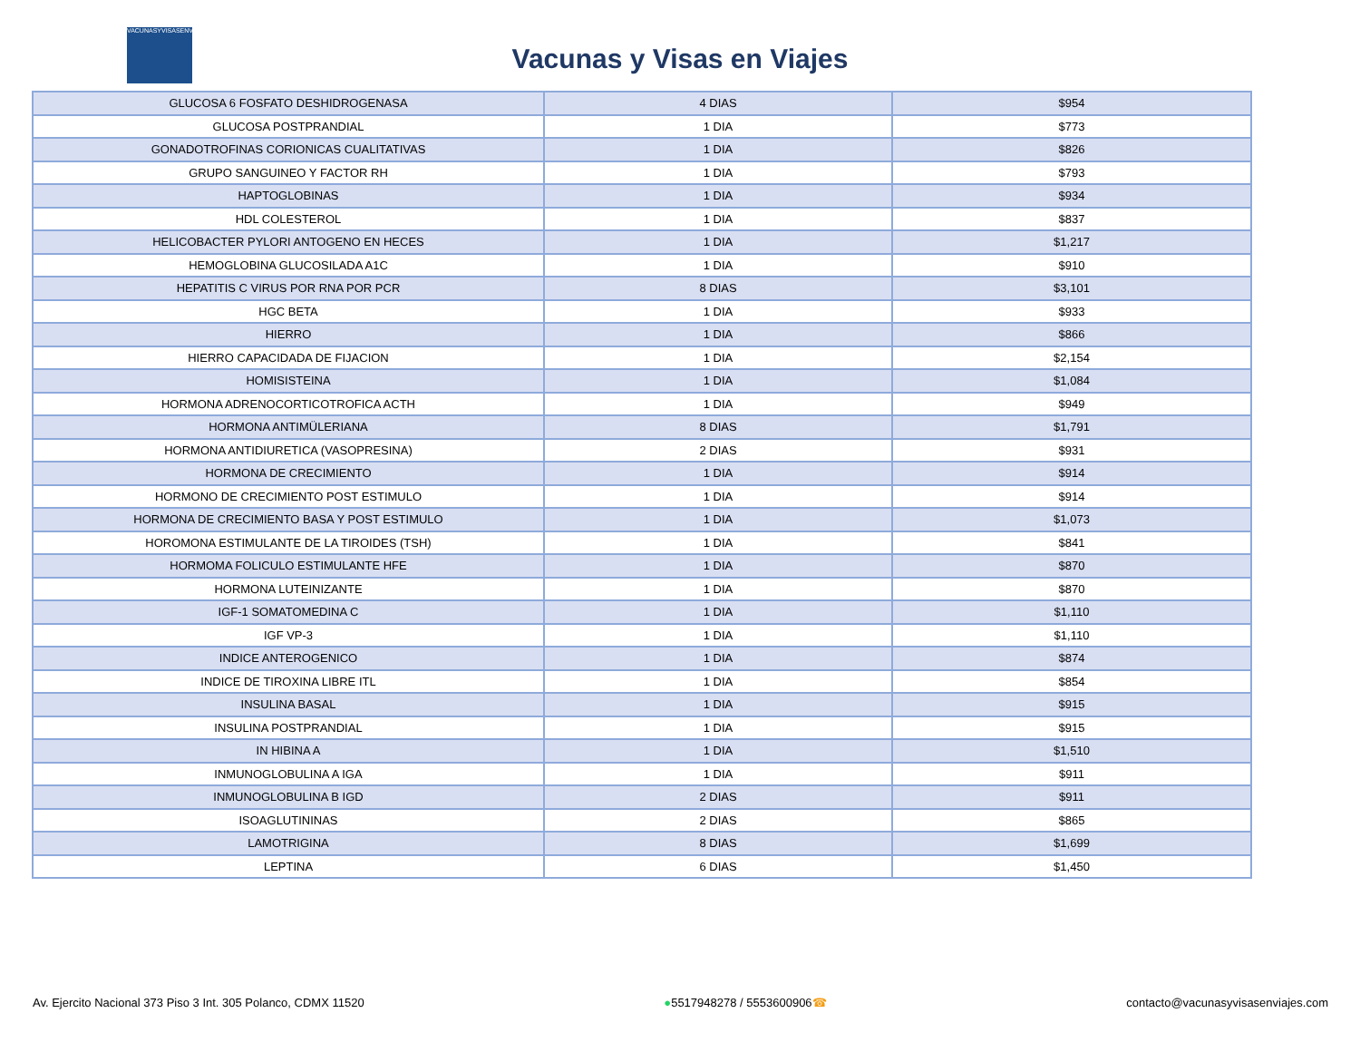VACUNASYVISASENVIAJES
Vacunas y Visas en Viajes
| GLUCOSA 6 FOSFATO DESHIDROGENASA | 4 DIAS | $954 |
| GLUCOSA POSTPRANDIAL | 1 DIA | $773 |
| GONADOTROFINAS CORIONICAS CUALITATIVAS | 1 DIA | $826 |
| GRUPO SANGUINEO Y FACTOR RH | 1 DIA | $793 |
| HAPTOGLOBINAS | 1 DIA | $934 |
| HDL COLESTEROL | 1 DIA | $837 |
| HELICOBACTER PYLORI ANTOGENO EN HECES | 1 DIA | $1,217 |
| HEMOGLOBINA GLUCOSILADA A1C | 1 DIA | $910 |
| HEPATITIS C VIRUS POR RNA POR PCR | 8 DIAS | $3,101 |
| HGC BETA | 1 DIA | $933 |
| HIERRO | 1 DIA | $866 |
| HIERRO CAPACIDADA DE FIJACION | 1 DIA | $2,154 |
| HOMISISTEINA | 1 DIA | $1,084 |
| HORMONA ADRENOCORTICOTROFICA ACTH | 1 DIA | $949 |
| HORMONA ANTIMÜLERIANA | 8 DIAS | $1,791 |
| HORMONA ANTIDIURETICA (VASOPRESINA) | 2 DIAS | $931 |
| HORMONA DE CRECIMIENTO | 1 DIA | $914 |
| HORMONO DE CRECIMIENTO POST ESTIMULO | 1 DIA | $914 |
| HORMONA DE CRECIMIENTO BASA Y POST ESTIMULO | 1 DIA | $1,073 |
| HOROMONA ESTIMULANTE DE LA TIROIDES (TSH) | 1 DIA | $841 |
| HORMOMA FOLICULO ESTIMULANTE HFE | 1 DIA | $870 |
| HORMONA LUTEINIZANTE | 1 DIA | $870 |
| IGF-1 SOMATOMEDINA C | 1 DIA | $1,110 |
| IGF VP-3 | 1 DIA | $1,110 |
| INDICE ANTEROGENICO | 1 DIA | $874 |
| INDICE DE TIROXINA LIBRE ITL | 1 DIA | $854 |
| INSULINA BASAL | 1 DIA | $915 |
| INSULINA POSTPRANDIAL | 1 DIA | $915 |
| IN HIBINA A | 1 DIA | $1,510 |
| INMUNOGLOBULINA A IGA | 1 DIA | $911 |
| INMUNOGLOBULINA B IGD | 2 DIAS | $911 |
| ISOAGLUTININAS | 2 DIAS | $865 |
| LAMOTRIGINA | 8 DIAS | $1,699 |
| LEPTINA | 6 DIAS | $1,450 |
Av. Ejercito Nacional 373 Piso 3 Int. 305 Polanco, CDMX 11520 ●5517948278 / 5553600906☎ contacto@vacunasyvisasenviajes.com